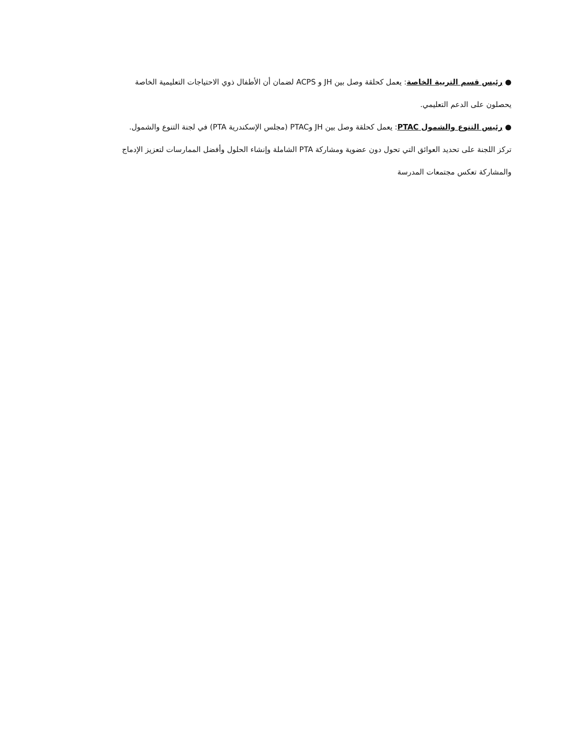● رئيس قسم التربية الخاصة: يعمل كحلقة وصل بين JH و ACPS لضمان أن الأطفال ذوي الاحتياجات التعليمية الخاصة
يحصلون على الدعم التعليمي.
● رئيس التنوع والشمول PTAC: يعمل كحلقة وصل بين JH وPTAC (مجلس الإسكندرية PTA) في لجنة التنوع والشمول.
تركز اللجنة على تحديد العوائق التي تحول دون عضوية ومشاركة PTA الشاملة وإنشاء الحلول وأفضل الممارسات لتعزيز الإدماج
والمشاركة تعكس مجتمعات المدرسة